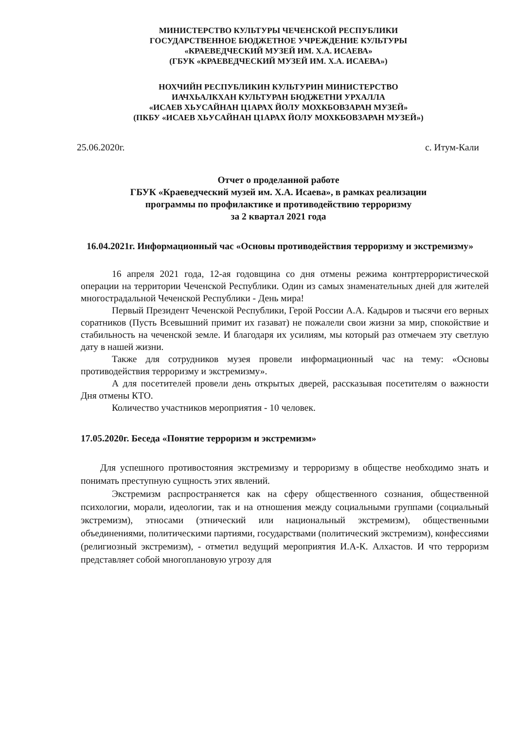МИНИСТЕРСТВО КУЛЬТУРЫ ЧЕЧЕНСКОЙ РЕСПУБЛИКИ
ГОСУДАРСТВЕННОЕ БЮДЖЕТНОЕ УЧРЕЖДЕНИЕ КУЛЬТУРЫ
«КРАЕВЕДЧЕСКИЙ МУЗЕЙ ИМ. Х.А. ИСАЕВА»
(ГБУК «КРАЕВЕДЧЕСКИЙ МУЗЕЙ ИМ. Х.А. ИСАЕВА»)
НОХЧИЙН РЕСПУБЛИКИН КУЛЬТУРИН МИНИСТЕРСТВО
ИАЧХЬАЛКХАН КУЛЬТУРАН БЮДЖЕТНИ УРХАЛЛА
«ИСАЕВ ХЬУСАЙНАН Ц1АРАХ ЙОЛУ МОХКБОВЗАРАН МУЗЕЙ»
(ПКБУ «ИСАЕВ ХЬУСАЙНАН Ц1АРАХ ЙОЛУ МОХКБОВЗАРАН МУЗЕЙ»)
25.06.2020г. с. Итум-Кали
Отчет о проделанной работе
ГБУК «Краеведческий музей им. Х.А. Исаева», в рамках реализации
программы по профилактике и противодействию терроризму
за 2 квартал 2021 года
16.04.2021г. Информационный час «Основы противодействия терроризму и экстремизму»
16 апреля 2021 года, 12-ая годовщина со дня отмены режима контртеррористической операции на территории Чеченской Республики. Один из самых знаменательных дней для жителей многострадальной Чеченской Республики - День мира!
Первый Президент Чеченской Республики, Герой России А.А. Кадыров и тысячи его верных соратников (Пусть Всевышний примит их газават) не пожалели свои жизни за мир, спокойствие и стабильность на чеченской земле. И благодаря их усилиям, мы который раз отмечаем эту светлую дату в нашей жизни.
Также для сотрудников музея провели информационный час на тему: «Основы противодействия терроризму и экстремизму».
А для посетителей провели день открытых дверей, рассказывая посетителям о важности Дня отмены КТО.
Количество участников мероприятия - 10 человек.
17.05.2020г. Беседа «Понятие терроризм и экстремизм»
Для успешного противостояния экстремизму и терроризму в обществе необходимо знать и понимать преступную сущность этих явлений.
Экстремизм распространяется как на сферу общественного сознания, общественной психологии, морали, идеологии, так и на отношения между социальными группами (социальный экстремизм), этносами (этнический или национальный экстремизм), общественными объединениями, политическими партиями, государствами (политический экстремизм), конфессиями (религиозный экстремизм), - отметил ведущий мероприятия И.А-К. Алхастов. И что терроризм представляет собой многоплановую угрозу для